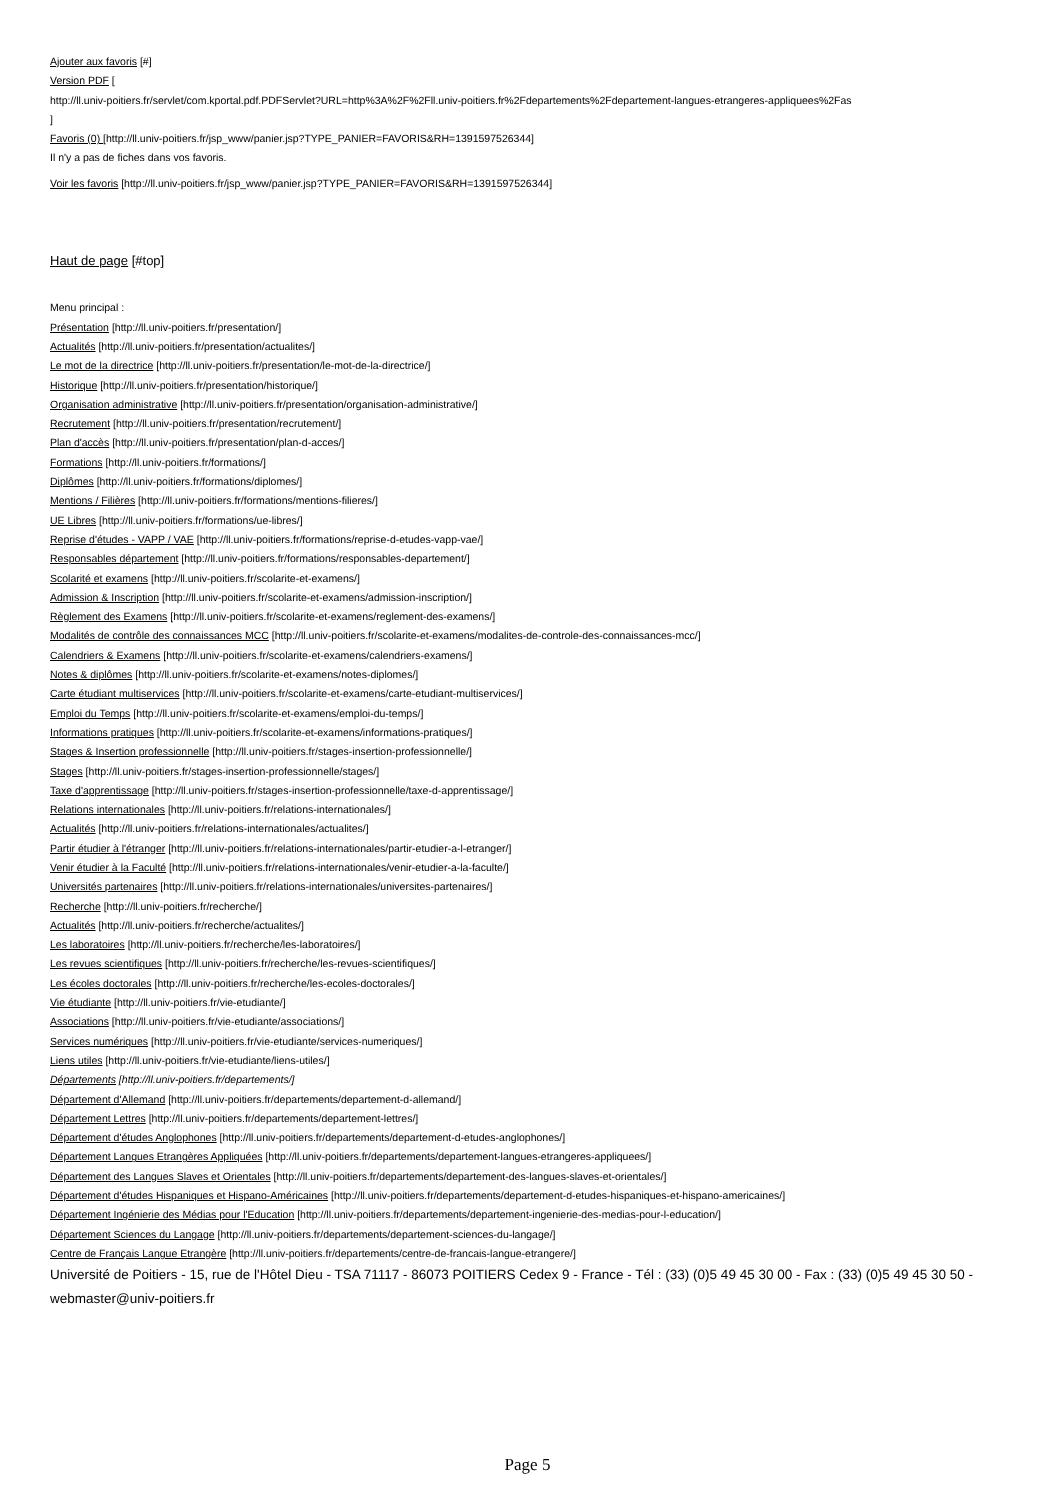Ajouter aux favoris [#]
Version PDF [
http://ll.univ-poitiers.fr/servlet/com.kportal.pdf.PDFServlet?URL=http%3A%2F%2Fll.univ-poitiers.fr%2Fdepartements%2Fdepartement-langues-etrangeres-appliquees%2Fas
]
Favoris (0) [http://ll.univ-poitiers.fr/jsp_www/panier.jsp?TYPE_PANIER=FAVORIS&RH=1391597526344]
Il n'y a pas de fiches dans vos favoris.
Voir les favoris [http://ll.univ-poitiers.fr/jsp_www/panier.jsp?TYPE_PANIER=FAVORIS&RH=1391597526344]
Haut de page [#top]
Menu principal :
Présentation [http://ll.univ-poitiers.fr/presentation/]
Actualités [http://ll.univ-poitiers.fr/presentation/actualites/]
Le mot de la directrice [http://ll.univ-poitiers.fr/presentation/le-mot-de-la-directrice/]
Historique [http://ll.univ-poitiers.fr/presentation/historique/]
Organisation administrative [http://ll.univ-poitiers.fr/presentation/organisation-administrative/]
Recrutement [http://ll.univ-poitiers.fr/presentation/recrutement/]
Plan d'accès [http://ll.univ-poitiers.fr/presentation/plan-d-acces/]
Formations [http://ll.univ-poitiers.fr/formations/]
Diplômes [http://ll.univ-poitiers.fr/formations/diplomes/]
Mentions / Filières [http://ll.univ-poitiers.fr/formations/mentions-filieres/]
UE Libres [http://ll.univ-poitiers.fr/formations/ue-libres/]
Reprise d'études - VAPP / VAE [http://ll.univ-poitiers.fr/formations/reprise-d-etudes-vapp-vae/]
Responsables département [http://ll.univ-poitiers.fr/formations/responsables-departement/]
Scolarité et examens [http://ll.univ-poitiers.fr/scolarite-et-examens/]
Admission & Inscription [http://ll.univ-poitiers.fr/scolarite-et-examens/admission-inscription/]
Règlement des Examens [http://ll.univ-poitiers.fr/scolarite-et-examens/reglement-des-examens/]
Modalités de contrôle des connaissances MCC [http://ll.univ-poitiers.fr/scolarite-et-examens/modalites-de-controle-des-connaissances-mcc/]
Calendriers & Examens [http://ll.univ-poitiers.fr/scolarite-et-examens/calendriers-examens/]
Notes & diplômes [http://ll.univ-poitiers.fr/scolarite-et-examens/notes-diplomes/]
Carte étudiant multiservices [http://ll.univ-poitiers.fr/scolarite-et-examens/carte-etudiant-multiservices/]
Emploi du Temps [http://ll.univ-poitiers.fr/scolarite-et-examens/emploi-du-temps/]
Informations pratiques [http://ll.univ-poitiers.fr/scolarite-et-examens/informations-pratiques/]
Stages & Insertion professionnelle [http://ll.univ-poitiers.fr/stages-insertion-professionnelle/]
Stages [http://ll.univ-poitiers.fr/stages-insertion-professionnelle/stages/]
Taxe d'apprentissage [http://ll.univ-poitiers.fr/stages-insertion-professionnelle/taxe-d-apprentissage/]
Relations internationales [http://ll.univ-poitiers.fr/relations-internationales/]
Actualités [http://ll.univ-poitiers.fr/relations-internationales/actualites/]
Partir étudier à l'étranger [http://ll.univ-poitiers.fr/relations-internationales/partir-etudier-a-l-etranger/]
Venir étudier à la Faculté [http://ll.univ-poitiers.fr/relations-internationales/venir-etudier-a-la-faculte/]
Universités partenaires [http://ll.univ-poitiers.fr/relations-internationales/universites-partenaires/]
Recherche [http://ll.univ-poitiers.fr/recherche/]
Actualités [http://ll.univ-poitiers.fr/recherche/actualites/]
Les laboratoires [http://ll.univ-poitiers.fr/recherche/les-laboratoires/]
Les revues scientifiques [http://ll.univ-poitiers.fr/recherche/les-revues-scientifiques/]
Les écoles doctorales [http://ll.univ-poitiers.fr/recherche/les-ecoles-doctorales/]
Vie étudiante [http://ll.univ-poitiers.fr/vie-etudiante/]
Associations [http://ll.univ-poitiers.fr/vie-etudiante/associations/]
Services numériques [http://ll.univ-poitiers.fr/vie-etudiante/services-numeriques/]
Liens utiles [http://ll.univ-poitiers.fr/vie-etudiante/liens-utiles/]
Départements [http://ll.univ-poitiers.fr/departements/]
Département d'Allemand [http://ll.univ-poitiers.fr/departements/departement-d-allemand/]
Département Lettres [http://ll.univ-poitiers.fr/departements/departement-lettres/]
Département d'études Anglophones [http://ll.univ-poitiers.fr/departements/departement-d-etudes-anglophones/]
Département Langues Etrangères Appliquées [http://ll.univ-poitiers.fr/departements/departement-langues-etrangeres-appliquees/]
Département des Langues Slaves et Orientales [http://ll.univ-poitiers.fr/departements/departement-des-langues-slaves-et-orientales/]
Département d'études Hispaniques et Hispano-Américaines [http://ll.univ-poitiers.fr/departements/departement-d-etudes-hispaniques-et-hispano-americaines/]
Département Ingénierie des Médias pour l'Education [http://ll.univ-poitiers.fr/departements/departement-ingenierie-des-medias-pour-l-education/]
Département Sciences du Langage [http://ll.univ-poitiers.fr/departements/departement-sciences-du-langage/]
Centre de Français Langue Etrangère [http://ll.univ-poitiers.fr/departements/centre-de-francais-langue-etrangere/]
Université de Poitiers - 15, rue de l'Hôtel Dieu - TSA 71117 - 86073 POITIERS Cedex 9 - France - Tél : (33) (0)5 49 45 30 00 - Fax : (33) (0)5 49 45 30 50 - webmaster@univ-poitiers.fr
Page 5